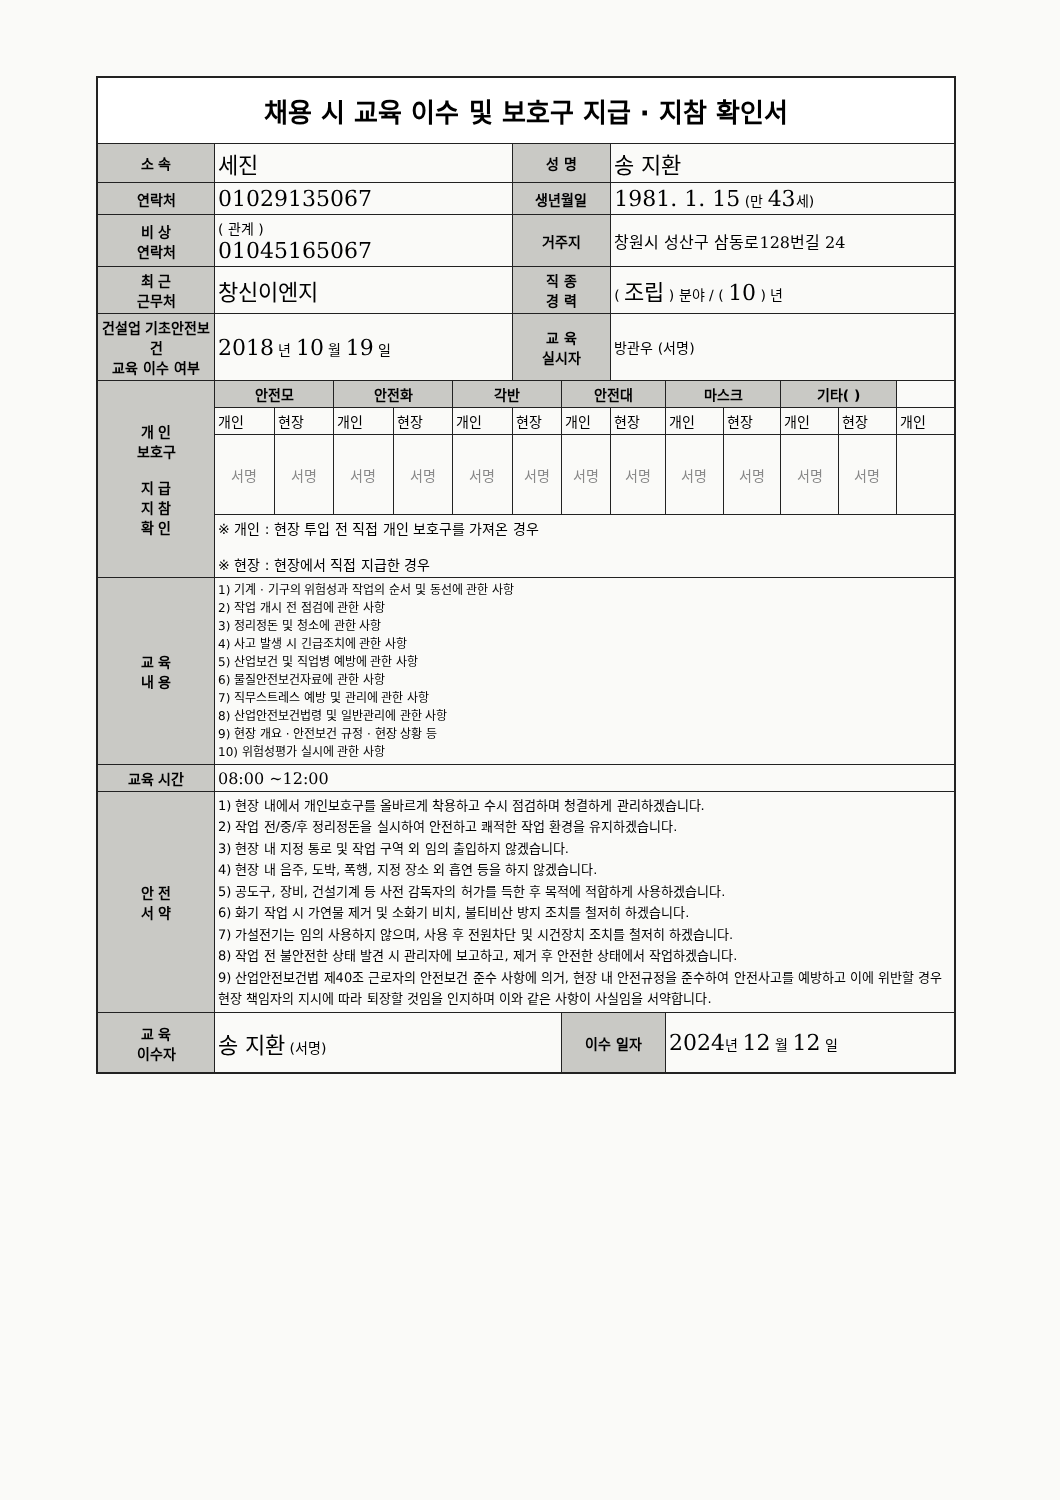| 채용 시 교육 이수 및 보호구 지급 · 지참 확인서 | | | | | | | | | | | | | |
| 소 속 | 세진 | | | | | 성 명 | | 송 지환 | | | | | |
| 연락처 | 01029135067 | | | | | 생년월일 | | 1981. 1. 15 (만 43 세) | | | | | |
| 비 상 연락처 | ( 관계 ) 01045165067 | | | | | 거주지 | | 창원시 성산구 삼동로128번길 24 | | | | | |
| 최 근 근무처 | 창신이엔지 | | | | | 직 종 경 력 | | ( 조립 ) 분야 / ( 10 ) 년 | | | | | |
| 건설업 기초안전보건 교육 이수 여부 | 2018 년 10 월 19 일 | | | | | 교 육 실시자 | | 방관우 (서명) | | | | | |
| 개 인 보호구 지 급 지 참 확 인 | 안전모 | | 안전화 | | 각반 | | 안전대 | | 마스크 | | 기타( ) | | |
| | 개인 | 현장 | 개인 | 현장 | 개인 | 현장 | 개인 | 현장 | 개인 | 현장 | 개인 | 현장 | 개인 |
| | 서명 | 서명 | 서명 | 서명 | 서명 | 서명 | 서명 | 서명 | 서명 | 서명 | 서명 | 서명 | |
| | ※ 개인 : 현장 투입 전 직접 개인 보호구를 가져온 경우 ※ 현장 : 현장에서 직접 지급한 경우 | | | | | | | | | | | | |
| 교 육 내 용 | 1) 기계 · 기구의 위험성과 작업의 순서 및 동선에 관한 사항 2) 작업 개시 전 점검에 관한 사항 3) 정리정돈 및 청소에 관한 사항 4) 사고 발생 시 긴급조치에 관한 사항 5) 산업보건 및 직업병 예방에 관한 사항 6) 물질안전보건자료에 관한 사항 7) 직무스트레스 예방 및 관리에 관한 사항 8) 산업안전보건법령 및 일반관리에 관한 사항 9) 현장 개요 · 안전보건 규정 · 현장 상황 등 10) 위험성평가 실시에 관한 사항 | | | | | | | | | | | | |
| 교육 시간 | 08:00 ~12:00 | | | | | | | | | | | | |
| 안 전 서 약 | 1) 현장 내에서 개인보호구를 올바르게 착용하고 수시 점검하며 청결하게 관리하겠습니다. 2) 작업 전/중/후 정리정돈을 실시하여 안전하고 쾌적한 작업 환경을 유지하겠습니다. 3) 현장 내 지정 통로 및 작업 구역 외 임의 출입하지 않겠습니다. 4) 현장 내 음주, 도박, 폭행, 지정 장소 외 흡연 등을 하지 않겠습니다. 5) 공도구, 장비, 건설기계 등 사전 감독자의 허가를 득한 후 목적에 적합하게 사용하겠습니다. 6) 화기 작업 시 가연물 제거 및 소화기 비치, 불티비산 방지 조치를 철저히 하겠습니다. 7) 가설전기는 임의 사용하지 않으며, 사용 후 전원차단 및 시건장치 조치를 철저히 하겠습니다. 8) 작업 전 불안전한 상태 발견 시 관리자에 보고하고, 제거 후 안전한 상태에서 작업하겠습니다. 9) 산업안전보건법 제40조 근로자의 안전보건 준수 사항에 의거, 현장 내 안전규정을 준수하여 안전사고를 예방하고 이에 위반할 경우 현장 책임자의 지시에 따라 퇴장할 것임을 인지하며 이와 같은 사항이 사실임을 서약합니다. | | | | | | | | | | | | |
| 교 육 이수자 | 송 지환 (서명) | | | | | | 이수 일자 | | 2024 년 12 월 12 일 | | | | |